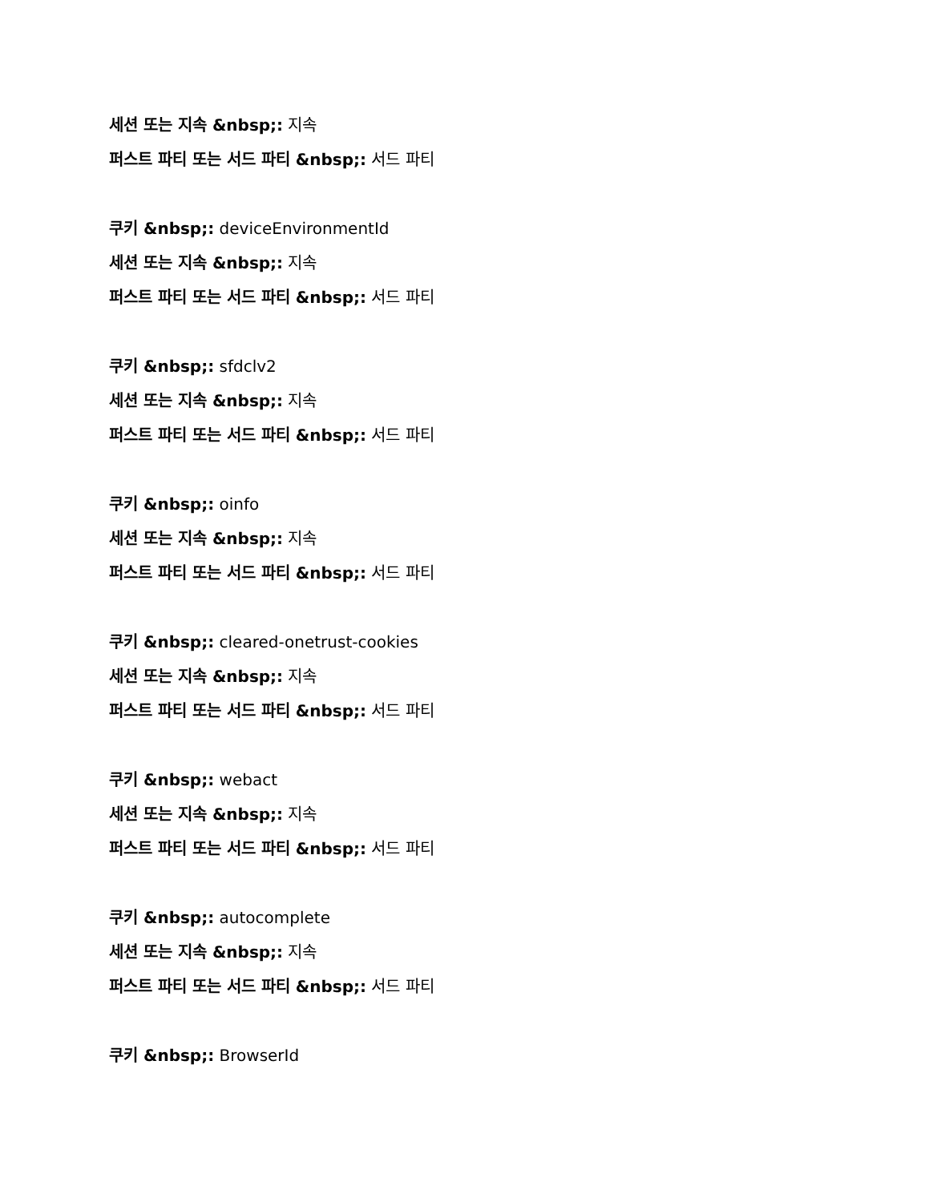세션 또는 지속 &nbsp;: 지속
퍼스트 파티 또는 서드 파티 &nbsp;: 서드 파티
쿠키 &nbsp;: deviceEnvironmentId
세션 또는 지속 &nbsp;: 지속
퍼스트 파티 또는 서드 파티 &nbsp;: 서드 파티
쿠키 &nbsp;: sfdclv2
세션 또는 지속 &nbsp;: 지속
퍼스트 파티 또는 서드 파티 &nbsp;: 서드 파티
쿠키 &nbsp;: oinfo
세션 또는 지속 &nbsp;: 지속
퍼스트 파티 또는 서드 파티 &nbsp;: 서드 파티
쿠키 &nbsp;: cleared-onetrust-cookies
세션 또는 지속 &nbsp;: 지속
퍼스트 파티 또는 서드 파티 &nbsp;: 서드 파티
쿠키 &nbsp;: webact
세션 또는 지속 &nbsp;: 지속
퍼스트 파티 또는 서드 파티 &nbsp;: 서드 파티
쿠키 &nbsp;: autocomplete
세션 또는 지속 &nbsp;: 지속
퍼스트 파티 또는 서드 파티 &nbsp;: 서드 파티
쿠키 &nbsp;: BrowserId